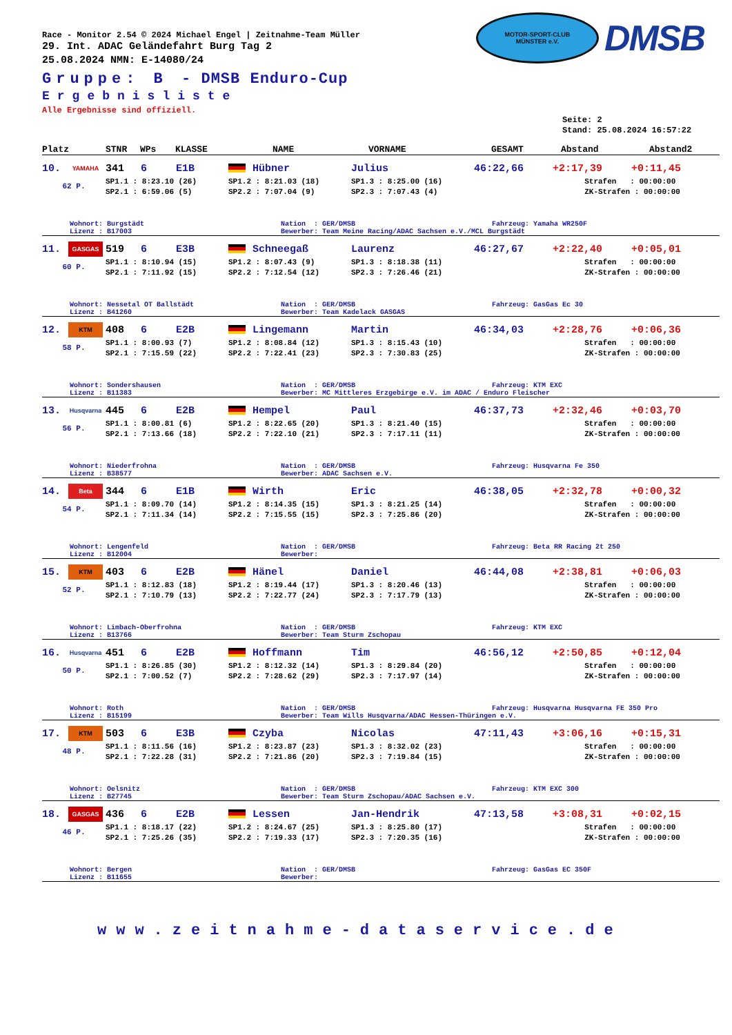MOTOR-SPORT-CLUB
MÜNSTER e.V.
DMSB
Race - Monitor 2.54 © 2024 Michael Engel | Zeitnahme-Team Müller
29. Int. ADAC Geländefahrt Burg Tag 2
25.08.2024 NMN: E-14080/24
Gruppe: B - DMSB Enduro-Cup
Ergebnisliste
Alle Ergebnisse sind offiziell.
Seite: 2
Stand: 25.08.2024 16:57:22
| Platz | STNR | WPs | KLASSE | NAME | VORNAME | GESAMT | Abstand | Abstand2 |
| --- | --- | --- | --- | --- | --- | --- | --- | --- |
| 10. | YAMAHA | 341 | 6 | E1B | Hübner | Julius | 46:22,66 | +2:17,39 | +0:11,45 |
| 62 P. | | SP1.1 : 8:23.10 (26) | | | SP1.2 : 8:21.03 (18) | SP1.3 : 8:25.00 (16) | | Strafen : 00:00:00 | |
| | | SP2.1 : 6:59.06 (5) | | | SP2.2 : 7:07.04 (9) | SP2.3 : 7:07.43 (4) | | ZK-Strafen : 00:00:00 | |
Wohnort: Burgstädt Nation : GER/DMSB Fahrzeug: Yamaha WR250F
Lizenz : B17003 Bewerber: Team Meine Racing/ADAC Sachsen e.V./MCL Burgstädt
| 11. | GASGAS | 519 | 6 | E3B | Schneegaß | Laurenz | 46:27,67 | +2:22,40 | +0:05,01 |
| 60 P. | | SP1.1 : 8:10.94 (15) | | | SP1.2 : 8:07.43 (9) | SP1.3 : 8:18.38 (11) | | Strafen : 00:00:00 | |
| | | SP2.1 : 7:11.92 (15) | | | SP2.2 : 7:12.54 (12) | SP2.3 : 7:26.46 (21) | | ZK-Strafen : 00:00:00 | |
Wohnort: Nessetal OT Ballstädt Nation : GER/DMSB Fahrzeug: GasGas Ec 30
Lizenz : B41260 Bewerber: Team Kadelack GASGAS
| 12. | KTM | 408 | 6 | E2B | Lingemann | Martin | 46:34,03 | +2:28,76 | +0:06,36 |
| 58 P. | | SP1.1 : 8:00.93 (7) | | | SP1.2 : 8:08.84 (12) | SP1.3 : 8:15.43 (10) | | Strafen : 00:00:00 | |
| | | SP2.1 : 7:15.59 (22) | | | SP2.2 : 7:22.41 (23) | SP2.3 : 7:30.83 (25) | | ZK-Strafen : 00:00:00 | |
Wohnort: Sondershausen Nation : GER/DMSB Fahrzeug: KTM EXC
Lizenz : B11383 Bewerber: MC Mittleres Erzgebirge e.V. im ADAC / Enduro Fleischer
| 13. | Husqvarna | 445 | 6 | E2B | Hempel | Paul | 46:37,73 | +2:32,46 | +0:03,70 |
| 56 P. | | SP1.1 : 8:00.81 (6) | | | SP1.2 : 8:22.65 (20) | SP1.3 : 8:21.40 (15) | | Strafen : 00:00:00 | |
| | | SP2.1 : 7:13.66 (18) | | | SP2.2 : 7:22.10 (21) | SP2.3 : 7:17.11 (11) | | ZK-Strafen : 00:00:00 | |
Wohnort: Niederfrohna Nation : GER/DMSB Fahrzeug: Husqvarna Fe 350
Lizenz : B38577 Bewerber: ADAC Sachsen e.V.
| 14. | Beta | 344 | 6 | E1B | Wirth | Eric | 46:38,05 | +2:32,78 | +0:00,32 |
| 54 P. | | SP1.1 : 8:09.70 (14) | | | SP1.2 : 8:14.35 (15) | SP1.3 : 8:21.25 (14) | | Strafen : 00:00:00 | |
| | | SP2.1 : 7:11.34 (14) | | | SP2.2 : 7:15.55 (15) | SP2.3 : 7:25.86 (20) | | ZK-Strafen : 00:00:00 | |
Wohnort: Lengenfeld Nation : GER/DMSB Fahrzeug: Beta RR Racing 2t 250
Lizenz : B12004 Bewerber:
| 15. | KTM | 403 | 6 | E2B | Hänel | Daniel | 46:44,08 | +2:38,81 | +0:06,03 |
| 52 P. | | SP1.1 : 8:12.83 (18) | | | SP1.2 : 8:19.44 (17) | SP1.3 : 8:20.46 (13) | | Strafen : 00:00:00 | |
| | | SP2.1 : 7:10.79 (13) | | | SP2.2 : 7:22.77 (24) | SP2.3 : 7:17.79 (13) | | ZK-Strafen : 00:00:00 | |
Wohnort: Limbach-Oberfrohna Nation : GER/DMSB Fahrzeug: KTM EXC
Lizenz : B13766 Bewerber: Team Sturm Zschopau
| 16. | Husqvarna | 451 | 6 | E2B | Hoffmann | Tim | 46:56,12 | +2:50,85 | +0:12,04 |
| 50 P. | | SP1.1 : 8:26.85 (30) | | | SP1.2 : 8:12.32 (14) | SP1.3 : 8:29.84 (20) | | Strafen : 00:00:00 | |
| | | SP2.1 : 7:00.52 (7) | | | SP2.2 : 7:28.62 (29) | SP2.3 : 7:17.97 (14) | | ZK-Strafen : 00:00:00 | |
Wohnort: Roth Nation : GER/DMSB Fahrzeug: Husqvarna Husqvarna FE 350 Pro
Lizenz : B15199 Bewerber: Team Wills Husqvarna/ADAC Hessen-Thüringen e.V.
| 17. | KTM | 503 | 6 | E3B | Czyba | Nicolas | 47:11,43 | +3:06,16 | +0:15,31 |
| 48 P. | | SP1.1 : 8:11.56 (16) | | | SP1.2 : 8:23.87 (23) | SP1.3 : 8:32.02 (23) | | Strafen : 00:00:00 | |
| | | SP2.1 : 7:22.28 (31) | | | SP2.2 : 7:21.86 (20) | SP2.3 : 7:19.84 (15) | | ZK-Strafen : 00:00:00 | |
Wohnort: Oelsnitz Nation : GER/DMSB Fahrzeug: KTM EXC 300
Lizenz : B27745 Bewerber: Team Sturm Zschopau/ADAC Sachsen e.V.
| 18. | GASGAS | 436 | 6 | E2B | Lessen | Jan-Hendrik | 47:13,58 | +3:08,31 | +0:02,15 |
| 46 P. | | SP1.1 : 8:18.17 (22) | | | SP1.2 : 8:24.67 (25) | SP1.3 : 8:25.80 (17) | | Strafen : 00:00:00 | |
| | | SP2.1 : 7:25.26 (35) | | | SP2.2 : 7:19.33 (17) | SP2.3 : 7:20.35 (16) | | ZK-Strafen : 00:00:00 | |
Wohnort: Bergen Nation : GER/DMSB Fahrzeug: GasGas EC 350F
Lizenz : B11655 Bewerber:
www.zeitnahme-dataservice.de